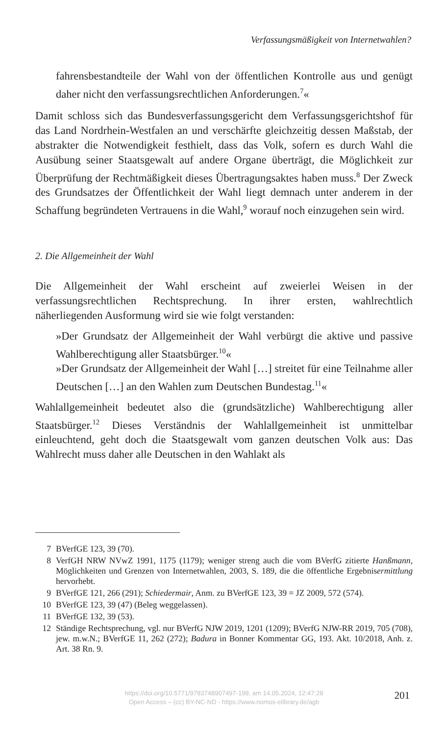Verfassungsmäßigkeit von Internetwahlen?
fahrensbestandteile der Wahl von der öffentlichen Kontrolle aus und genügt daher nicht den verfassungsrechtlichen Anforderungen.<sup>7</sup>«
Damit schloss sich das Bundesverfassungsgericht dem Verfassungsgerichtshof für das Land Nordrhein-Westfalen an und verschärfte gleichzeitig dessen Maßstab, der abstrakter die Notwendigkeit festhielt, dass das Volk, sofern es durch Wahl die Ausübung seiner Staatsgewalt auf andere Organe überträgt, die Möglichkeit zur Überprüfung der Rechtmäßigkeit dieses Übertragungsaktes haben muss.<sup>8</sup> Der Zweck des Grundsatzes der Öffentlichkeit der Wahl liegt demnach unter anderem in der Schaffung begründeten Vertrauens in die Wahl,<sup>9</sup> worauf noch einzugehen sein wird.
2. Die Allgemeinheit der Wahl
Die Allgemeinheit der Wahl erscheint auf zweierlei Weisen in der verfassungsrechtlichen Rechtsprechung. In ihrer ersten, wahlrechtlich näherliegenden Ausformung wird sie wie folgt verstanden:
»Der Grundsatz der Allgemeinheit der Wahl verbürgt die aktive und passive Wahlberechtigung aller Staatsbürger.<sup>10</sup>«
»Der Grundsatz der Allgemeinheit der Wahl […] streitet für eine Teilnahme aller Deutschen […] an den Wahlen zum Deutschen Bundestag.<sup>11</sup>«
Wahlallgemeinheit bedeutet also die (grundsätzliche) Wahlberechtigung aller Staatsbürger.<sup>12</sup> Dieses Verständnis der Wahlallgemeinheit ist unmittelbar einleuchtend, geht doch die Staatsgewalt vom ganzen deutschen Volk aus: Das Wahlrecht muss daher alle Deutschen in den Wahlakt als
7 BVerfGE 123, 39 (70).
8 VerfGH NRW NVwZ 1991, 1175 (1179); weniger streng auch die vom BVerfG zitierte Hanßmann, Möglichkeiten und Grenzen von Internetwahlen, 2003, S. 189, die die öffentliche Ergebnisermittlung hervorhebt.
9 BVerfGE 121, 266 (291); Schiedermair, Anm. zu BVerfGE 123, 39 = JZ 2009, 572 (574).
10 BVerfGE 123, 39 (47) (Beleg weggelassen).
11 BVerfGE 132, 39 (53).
12 Ständige Rechtsprechung, vgl. nur BVerfG NJW 2019, 1201 (1209); BVerfG NJW-RR 2019, 705 (708), jew. m.w.N.; BVerfGE 11, 262 (272); Badura in Bonner Kommentar GG, 193. Akt. 10/2018, Anh. z. Art. 38 Rn. 9.
https://doi.org/10.5771/9783748907497-199, am 14.05.2024, 12:47:28
Open Access – (cc) BY-NC-ND - https://www.nomos-elibrary.de/agb
201